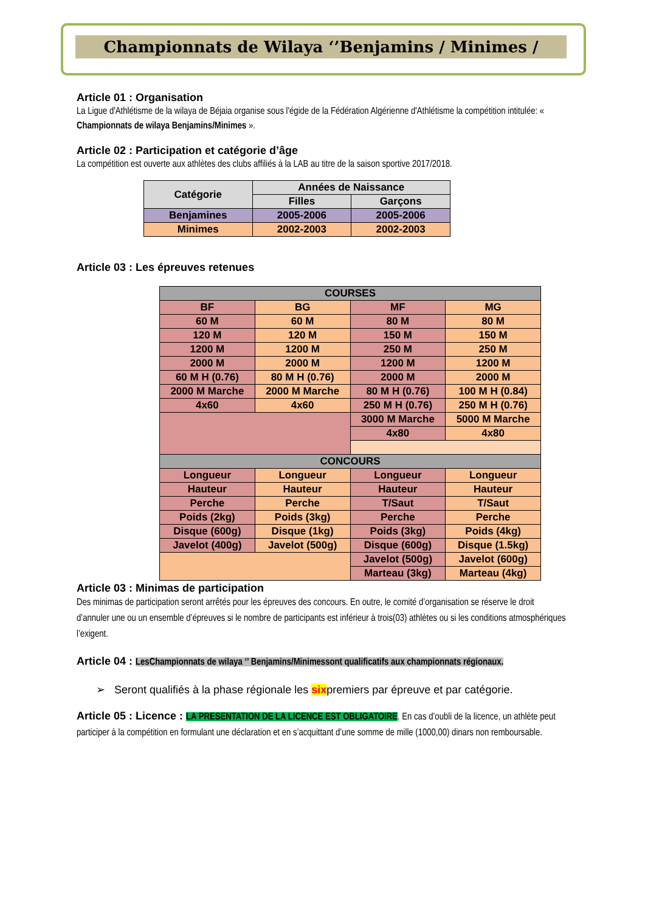Championnats de Wilaya ‘’Benjamins / Minimes /
Article 01 : Organisation
La Ligue d'Athlétisme de la wilaya de Béjaia organise sous l'égide de la Fédération Algérienne d'Athlétisme la compétition intitulée: « Championnats de wilaya Benjamins/Minimes ».
Article 02 : Participation et catégorie d’âge
La compétition est ouverte aux athlètes des clubs affiliés à la LAB au titre de la saison sportive 2017/2018.
| Catégorie | Années de Naissance | |
| --- | --- | --- |
| | Filles | Garçons |
| Benjamines | 2005-2006 | 2005-2006 |
| Minimes | 2002-2003 | 2002-2003 |
Article 03 : Les épreuves retenues
| COURSES | | | |
| --- | --- | --- | --- |
| BF | BG | MF | MG |
| 60 M | 60 M | 80 M | 80 M |
| 120 M | 120 M | 150 M | 150 M |
| 1200 M | 1200 M | 250 M | 250 M |
| 2000 M | 2000 M | 1200 M | 1200 M |
| 60 M H (0.76) | 80 M H (0.76) | 2000 M | 2000 M |
| 2000 M Marche | 2000 M Marche | 80 M H (0.76) | 100 M H (0.84) |
| 4x60 | 4x60 | 250 M H (0.76) | 250 M H (0.76) |
| | | 3000 M Marche | 5000 M Marche |
| | | 4x80 | 4x80 |
| CONCOURS | | | |
| Longueur | Longueur | Longueur | Longueur |
| Hauteur | Hauteur | Hauteur | Hauteur |
| Perche | Perche | T/Saut | T/Saut |
| Poids (2kg) | Poids (3kg) | Perche | Perche |
| Disque (600g) | Disque (1kg) | Poids (3kg) | Poids (4kg) |
| Javelot (400g) | Javelot (500g) | Disque (600g) | Disque (1.5kg) |
| | | Javelot (500g) | Javelot (600g) |
| | | Marteau (3kg) | Marteau (4kg) |
Article 03 : Minimas de participation
Des minimas de participation seront arrêtés pour les épreuves des concours. En outre, le comité d’organisation se réserve le droit d’annuler une ou un ensemble d’épreuves si le nombre de participants est inférieur à trois(03) athlètes ou si les conditions atmosphériques l’exigent.
Article 04 : LesChampionnats de wilaya ‘’ Benjamins/Minimessont qualificatifs aux championnats régionaux.
➢ Seront qualifiés à la phase régionale les sixpremiers par épreuve et par catégorie.
Article 05 : Licence : LA PRESENTATION DE LA LICENCE EST OBLIGATOIRE. En cas d’oubli de la licence, un athlète peut participer à la compétition en formulant une déclaration et en s’acquittant d’une somme de mille (1000,00) dinars non remboursable.